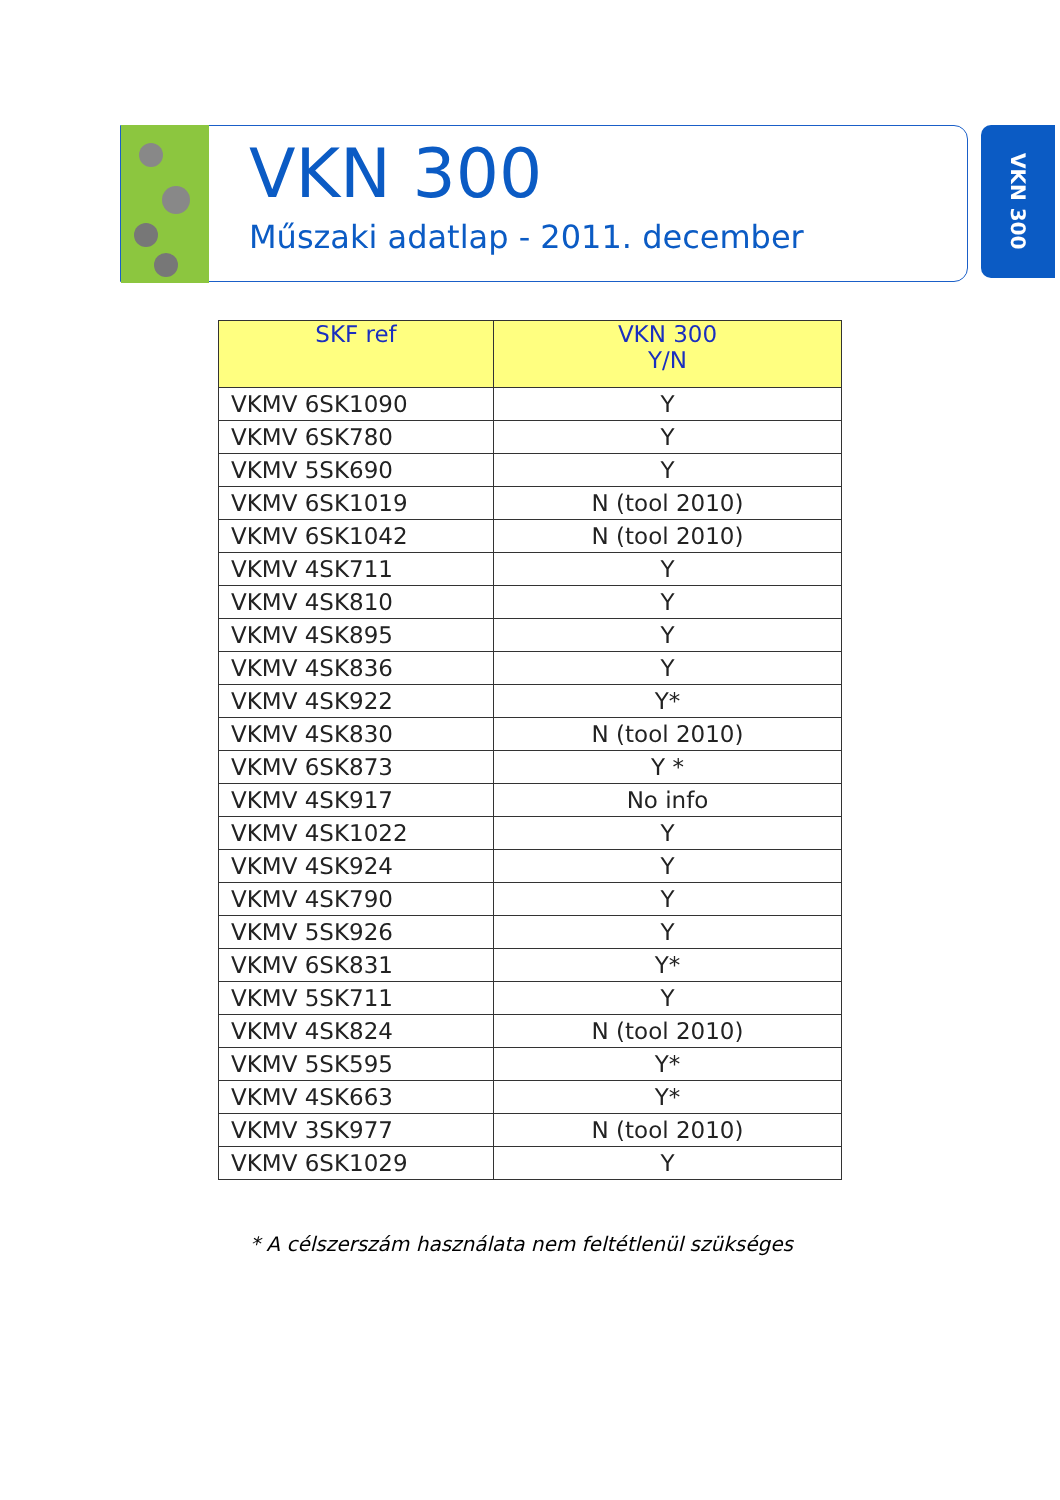VKN 300
Műszaki adatlap - 2011. december
VKN 300
| SKF ref | VKN 300 Y/N |
| --- | --- |
| VKMV 6SK1090 | Y |
| VKMV 6SK780 | Y |
| VKMV 5SK690 | Y |
| VKMV 6SK1019 | N (tool 2010) |
| VKMV 6SK1042 | N (tool 2010) |
| VKMV 4SK711 | Y |
| VKMV 4SK810 | Y |
| VKMV 4SK895 | Y |
| VKMV 4SK836 | Y |
| VKMV 4SK922 | Y* |
| VKMV 4SK830 | N (tool 2010) |
| VKMV 6SK873 | Y * |
| VKMV 4SK917 | No info |
| VKMV 4SK1022 | Y |
| VKMV 4SK924 | Y |
| VKMV 4SK790 | Y |
| VKMV 5SK926 | Y |
| VKMV 6SK831 | Y* |
| VKMV 5SK711 | Y |
| VKMV 4SK824 | N (tool 2010) |
| VKMV 5SK595 | Y* |
| VKMV 4SK663 | Y* |
| VKMV 3SK977 | N (tool 2010) |
| VKMV 6SK1029 | Y |
* A célszerszám használata nem feltétlenül szükséges